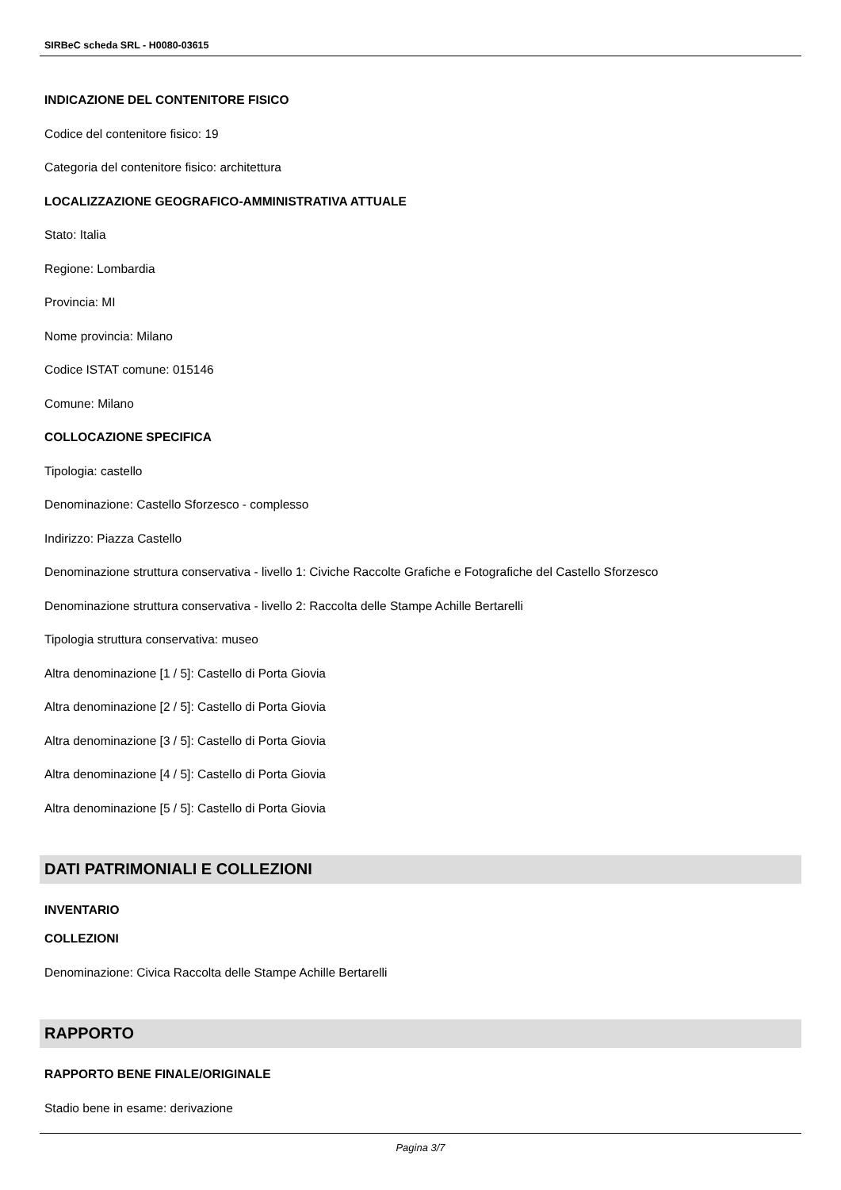SIRBeC scheda SRL - H0080-03615
INDICAZIONE DEL CONTENITORE FISICO
Codice del contenitore fisico: 19
Categoria del contenitore fisico: architettura
LOCALIZZAZIONE GEOGRAFICO-AMMINISTRATIVA ATTUALE
Stato: Italia
Regione: Lombardia
Provincia: MI
Nome provincia: Milano
Codice ISTAT comune: 015146
Comune: Milano
COLLOCAZIONE SPECIFICA
Tipologia: castello
Denominazione: Castello Sforzesco - complesso
Indirizzo: Piazza Castello
Denominazione struttura conservativa - livello 1: Civiche Raccolte Grafiche e Fotografiche del Castello Sforzesco
Denominazione struttura conservativa - livello 2: Raccolta delle Stampe Achille Bertarelli
Tipologia struttura conservativa: museo
Altra denominazione [1 / 5]: Castello di Porta Giovia
Altra denominazione [2 / 5]: Castello di Porta Giovia
Altra denominazione [3 / 5]: Castello di Porta Giovia
Altra denominazione [4 / 5]: Castello di Porta Giovia
Altra denominazione [5 / 5]: Castello di Porta Giovia
DATI PATRIMONIALI E COLLEZIONI
INVENTARIO
COLLEZIONI
Denominazione: Civica Raccolta delle Stampe Achille Bertarelli
RAPPORTO
RAPPORTO BENE FINALE/ORIGINALE
Stadio bene in esame: derivazione
Pagina 3/7